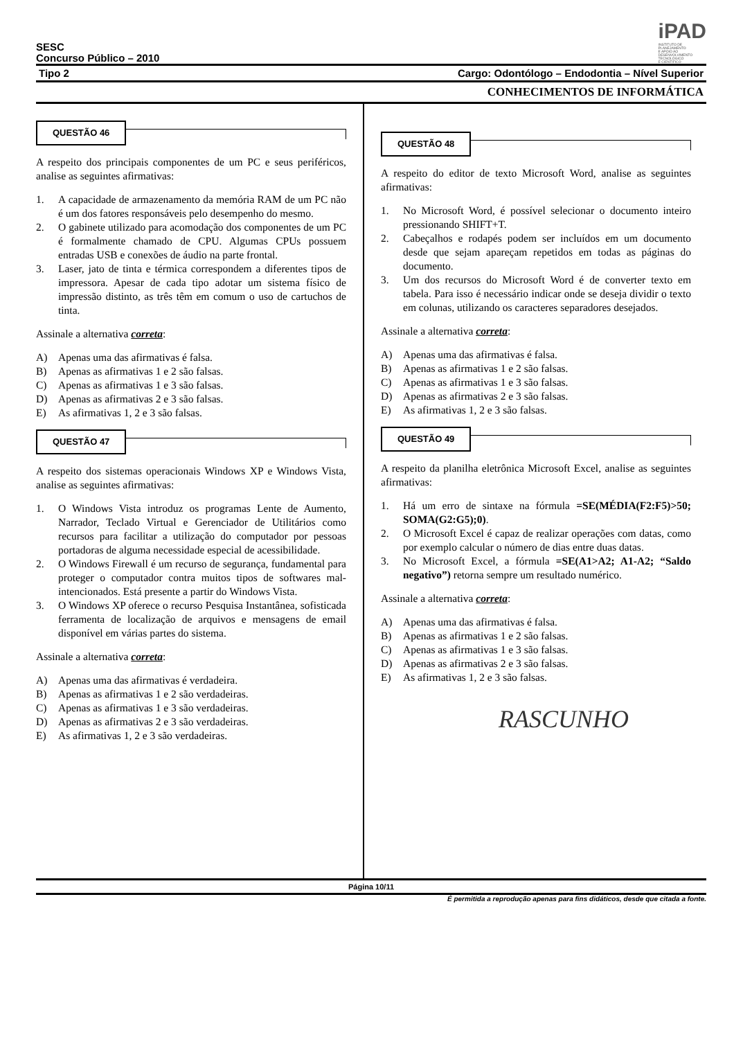SESC
Concurso Público – 2010
iPAD
INSTITUTO DE
PLANEJAMENTO
E APOIO AO
DESENVOLVIMENTO
TECNOLÓGICO
E CIENTÍFICO
Tipo 2 Cargo: Odontólogo – Endodontia – Nível Superior
CONHECIMENTOS DE INFORMÁTICA
QUESTÃO 46
A respeito dos principais componentes de um PC e seus periféricos, analise as seguintes afirmativas:
1. A capacidade de armazenamento da memória RAM de um PC não é um dos fatores responsáveis pelo desempenho do mesmo.
2. O gabinete utilizado para acomodação dos componentes de um PC é formalmente chamado de CPU. Algumas CPUs possuem entradas USB e conexões de áudio na parte frontal.
3. Laser, jato de tinta e térmica correspondem a diferentes tipos de impressora. Apesar de cada tipo adotar um sistema físico de impressão distinto, as três têm em comum o uso de cartuchos de tinta.
Assinale a alternativa correta:
A) Apenas uma das afirmativas é falsa.
B) Apenas as afirmativas 1 e 2 são falsas.
C) Apenas as afirmativas 1 e 3 são falsas.
D) Apenas as afirmativas 2 e 3 são falsas.
E) As afirmativas 1, 2 e 3 são falsas.
QUESTÃO 47
A respeito dos sistemas operacionais Windows XP e Windows Vista, analise as seguintes afirmativas:
1. O Windows Vista introduz os programas Lente de Aumento, Narrador, Teclado Virtual e Gerenciador de Utilitários como recursos para facilitar a utilização do computador por pessoas portadoras de alguma necessidade especial de acessibilidade.
2. O Windows Firewall é um recurso de segurança, fundamental para proteger o computador contra muitos tipos de softwares mal-intencionados. Está presente a partir do Windows Vista.
3. O Windows XP oferece o recurso Pesquisa Instantânea, sofisticada ferramenta de localização de arquivos e mensagens de email disponível em várias partes do sistema.
Assinale a alternativa correta:
A) Apenas uma das afirmativas é verdadeira.
B) Apenas as afirmativas 1 e 2 são verdadeiras.
C) Apenas as afirmativas 1 e 3 são verdadeiras.
D) Apenas as afirmativas 2 e 3 são verdadeiras.
E) As afirmativas 1, 2 e 3 são verdadeiras.
QUESTÃO 48
A respeito do editor de texto Microsoft Word, analise as seguintes afirmativas:
1. No Microsoft Word, é possível selecionar o documento inteiro pressionando SHIFT+T.
2. Cabeçalhos e rodapés podem ser incluídos em um documento desde que sejam apareçam repetidos em todas as páginas do documento.
3. Um dos recursos do Microsoft Word é de converter texto em tabela. Para isso é necessário indicar onde se deseja dividir o texto em colunas, utilizando os caracteres separadores desejados.
Assinale a alternativa correta:
A) Apenas uma das afirmativas é falsa.
B) Apenas as afirmativas 1 e 2 são falsas.
C) Apenas as afirmativas 1 e 3 são falsas.
D) Apenas as afirmativas 2 e 3 são falsas.
E) As afirmativas 1, 2 e 3 são falsas.
QUESTÃO 49
A respeito da planilha eletrônica Microsoft Excel, analise as seguintes afirmativas:
1. Há um erro de sintaxe na fórmula =SE(MÉDIA(F2:F5)>50; SOMA(G2:G5);0).
2. O Microsoft Excel é capaz de realizar operações com datas, como por exemplo calcular o número de dias entre duas datas.
3. No Microsoft Excel, a fórmula =SE(A1>A2; A1-A2; “Saldo negativo”) retorna sempre um resultado numérico.
Assinale a alternativa correta:
A) Apenas uma das afirmativas é falsa.
B) Apenas as afirmativas 1 e 2 são falsas.
C) Apenas as afirmativas 1 e 3 são falsas.
D) Apenas as afirmativas 2 e 3 são falsas.
E) As afirmativas 1, 2 e 3 são falsas.
RASCUNHO
Página 10/11
É permitida a reprodução apenas para fins didáticos, desde que citada a fonte.